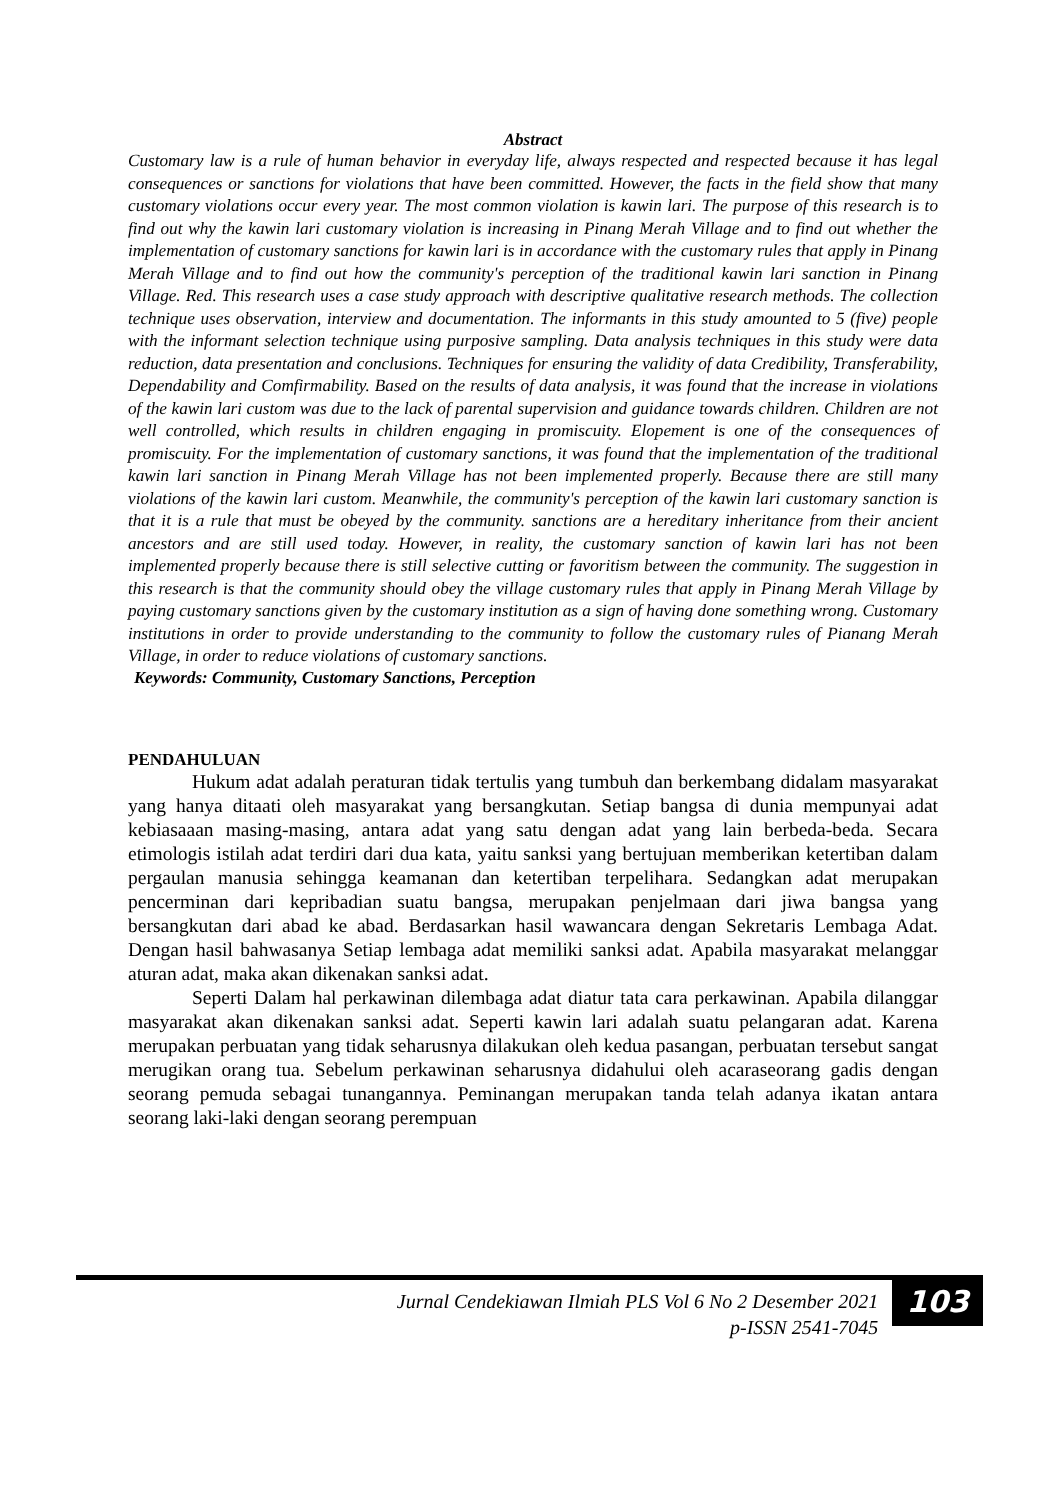Abstract
Customary law is a rule of human behavior in everyday life, always respected and respected because it has legal consequences or sanctions for violations that have been committed. However, the facts in the field show that many customary violations occur every year. The most common violation is kawin lari. The purpose of this research is to find out why the kawin lari customary violation is increasing in Pinang Merah Village and to find out whether the implementation of customary sanctions for kawin lari is in accordance with the customary rules that apply in Pinang Merah Village and to find out how the community's perception of the traditional kawin lari sanction in Pinang Village. Red. This research uses a case study approach with descriptive qualitative research methods. The collection technique uses observation, interview and documentation. The informants in this study amounted to 5 (five) people with the informant selection technique using purposive sampling. Data analysis techniques in this study were data reduction, data presentation and conclusions. Techniques for ensuring the validity of data Credibility, Transferability, Dependability and Comfirmability. Based on the results of data analysis, it was found that the increase in violations of the kawin lari custom was due to the lack of parental supervision and guidance towards children. Children are not well controlled, which results in children engaging in promiscuity. Elopement is one of the consequences of promiscuity. For the implementation of customary sanctions, it was found that the implementation of the traditional kawin lari sanction in Pinang Merah Village has not been implemented properly. Because there are still many violations of the kawin lari custom. Meanwhile, the community's perception of the kawin lari customary sanction is that it is a rule that must be obeyed by the community. sanctions are a hereditary inheritance from their ancient ancestors and are still used today. However, in reality, the customary sanction of kawin lari has not been implemented properly because there is still selective cutting or favoritism between the community. The suggestion in this research is that the community should obey the village customary rules that apply in Pinang Merah Village by paying customary sanctions given by the customary institution as a sign of having done something wrong. Customary institutions in order to provide understanding to the community to follow the customary rules of Pianang Merah Village, in order to reduce violations of customary sanctions.
Keywords: Community, Customary Sanctions, Perception
PENDAHULUAN
Hukum adat adalah peraturan tidak tertulis yang tumbuh dan berkembang didalam masyarakat yang hanya ditaati oleh masyarakat yang bersangkutan. Setiap bangsa di dunia mempunyai adat kebiasaaan masing-masing, antara adat yang satu dengan adat yang lain berbeda-beda. Secara etimologis istilah adat terdiri dari dua kata, yaitu sanksi yang bertujuan memberikan ketertiban dalam pergaulan manusia sehingga keamanan dan ketertiban terpelihara. Sedangkan adat merupakan pencerminan dari kepribadian suatu bangsa, merupakan penjelmaan dari jiwa bangsa yang bersangkutan dari abad ke abad. Berdasarkan hasil wawancara dengan Sekretaris Lembaga Adat. Dengan hasil bahwasanya Setiap lembaga adat memiliki sanksi adat. Apabila masyarakat melanggar aturan adat, maka akan dikenakan sanksi adat.
Seperti Dalam hal perkawinan dilembaga adat diatur tata cara perkawinan. Apabila dilanggar masyarakat akan dikenakan sanksi adat. Seperti kawin lari adalah suatu pelangaran adat. Karena merupakan perbuatan yang tidak seharusnya dilakukan oleh kedua pasangan, perbuatan tersebut sangat merugikan orang tua. Sebelum perkawinan seharusnya didahului oleh acaraseorang gadis dengan seorang pemuda sebagai tunangannya. Peminangan merupakan tanda telah adanya ikatan antara seorang laki-laki dengan seorang perempuan
Jurnal Cendekiawan Ilmiah PLS Vol 6 No 2 Desember 2021
p-ISSN 2541-7045
103